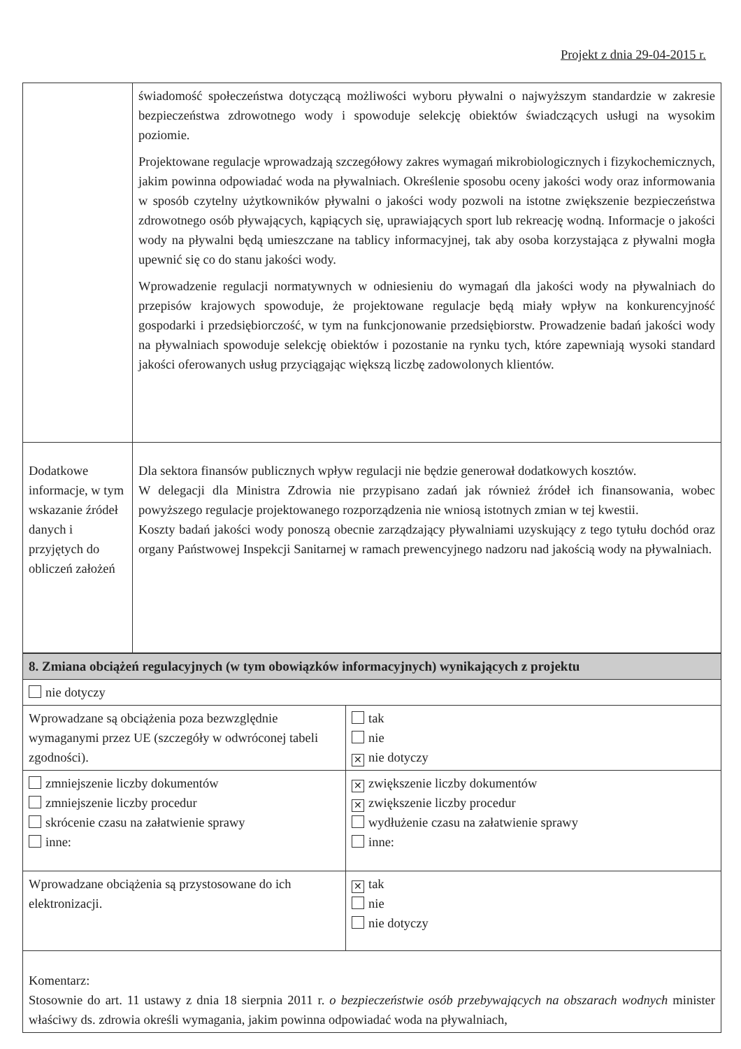Projekt z dnia 29-04-2015 r.
| | świadomość społeczeństwa dotyczącą możliwości wyboru pływalni o najwyższym standardzie w zakresie bezpieczeństwa zdrowotnego wody i spowoduje selekcję obiektów świadczących usługi na wysokim poziomie. Projektowane regulacje wprowadzają szczegółowy zakres wymagań mikrobiologicznych i fizykochemicznych, jakim powinna odpowiadać woda na pływalniach. Określenie sposobu oceny jakości wody oraz informowania w sposób czytelny użytkowników pływalni o jakości wody pozwoli na istotne zwiększenie bezpieczeństwa zdrowotnego osób pływających, kąpiących się, uprawiających sport lub rekreację wodną. Informacje o jakości wody na pływalni będą umieszczane na tablicy informacyjnej, tak aby osoba korzystająca z pływalni mogła upewnić się co do stanu jakości wody. Wprowadzenie regulacji normatywnych w odniesieniu do wymagań dla jakości wody na pływalniach do przepisów krajowych spowoduje, że projektowane regulacje będą miały wpływ na konkurencyjność gospodarki i przedsiębiorczość, w tym na funkcjonowanie przedsiębiorstw. Prowadzenie badań jakości wody na pływalniach spowoduje selekcję obiektów i pozostanie na rynku tych, które zapewniają wysoki standard jakości oferowanych usług przyciągając większą liczbę zadowolonych klientów. |
| Dodatkowe informacje, w tym wskazanie źródeł danych i przyjętych do obliczeń założeń | Dla sektora finansów publicznych wpływ regulacji nie będzie generował dodatkowych kosztów. W delegacji dla Ministra Zdrowia nie przypisano zadań jak również źródeł ich finansowania, wobec powyższego regulacje projektowanego rozporządzenia nie wniosą istotnych zmian w tej kwestii. Koszty badań jakości wody ponoszą obecnie zarządzający pływalniami uzyskujący z tego tytułu dochód oraz organy Państwowej Inspekcji Sanitarnej w ramach prewencyjnego nadzoru nad jakością wody na pływalniach. |
| 8. Zmiana obciążeń regulacyjnych (w tym obowiązków informacyjnych) wynikających z projektu | |
| nie dotyczy | |
| Wprowadzane są obciążenia poza bezwzględnie wymaganymi przez UE (szczegóły w odwróconej tabeli zgodności). | tak nie ✕ nie dotyczy |
| zmniejszenie liczby dokumentów zmniejszenie liczby procedur skrócenie czasu na załatwienie sprawy inne: | ✕ zwiększenie liczby dokumentów ✕ zwiększenie liczby procedur wydłużenie czasu na załatwienie sprawy inne: |
| Wprowadzane obciążenia są przystosowane do ich elektronizacji. | ✕ tak nie nie dotyczy |
| Komentarz: Stosownie do art. 11 ustawy z dnia 18 sierpnia 2011 r. o bezpieczeństwie osób przebywających na obszarach wodnych minister właściwy ds. zdrowia określi wymagania, jakim powinna odpowiadać woda na pływalniach, | |